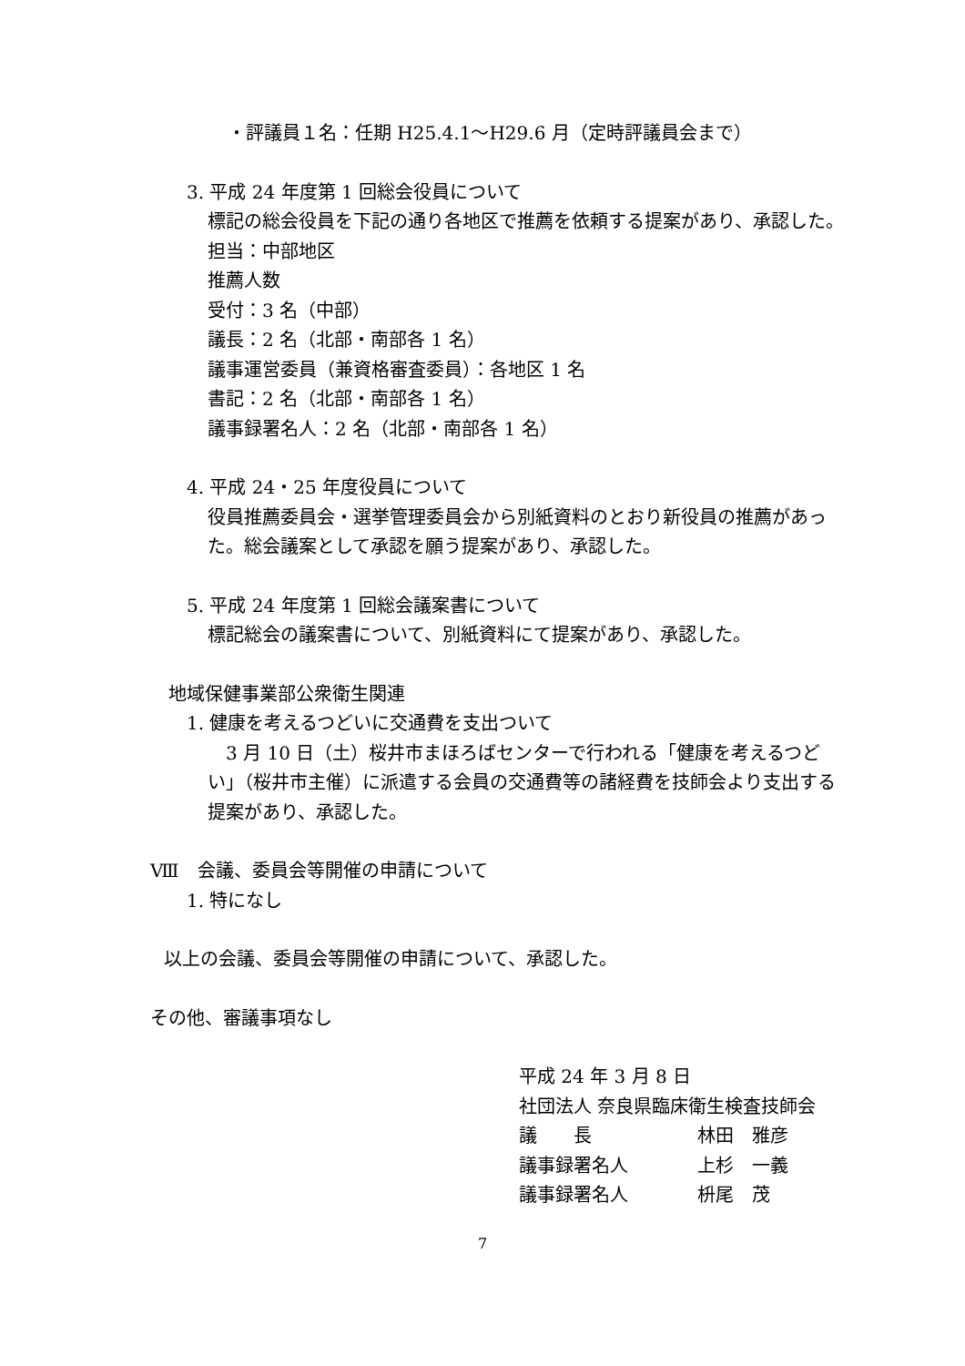・評議員１名：任期 H25.4.1～H29.6 月（定時評議員会まで）
3. 平成 24 年度第 1 回総会役員について
標記の総会役員を下記の通り各地区で推薦を依頼する提案があり、承認した。
担当：中部地区
推薦人数
受付：3 名（中部）
議長：2 名（北部・南部各 1 名）
議事運営委員（兼資格審査委員）：各地区 1 名
書記：2 名（北部・南部各 1 名）
議事録署名人：2 名（北部・南部各 1 名）
4. 平成 24・25 年度役員について
役員推薦委員会・選挙管理委員会から別紙資料のとおり新役員の推薦があった。総会議案として承認を願う提案があり、承認した。
5. 平成 24 年度第 1 回総会議案書について
標記総会の議案書について、別紙資料にて提案があり、承認した。
地域保健事業部公衆衛生関連
1. 健康を考えるつどいに交通費を支出ついて
　3 月 10 日（土）桜井市まほろばセンターで行われる「健康を考えるつどい」（桜井市主催）に派遣する会員の交通費等の諸経費を技師会より支出する提案があり、承認した。
Ⅷ　会議、委員会等開催の申請について
1. 特になし
以上の会議、委員会等開催の申請について、承認した。
その他、審議事項なし
平成 24 年 3 月 8 日
社団法人 奈良県臨床衛生検査技師会
議　　長 林田　雅彦
議事録署名人 上杉　一義
議事録署名人 枡尾　茂
7